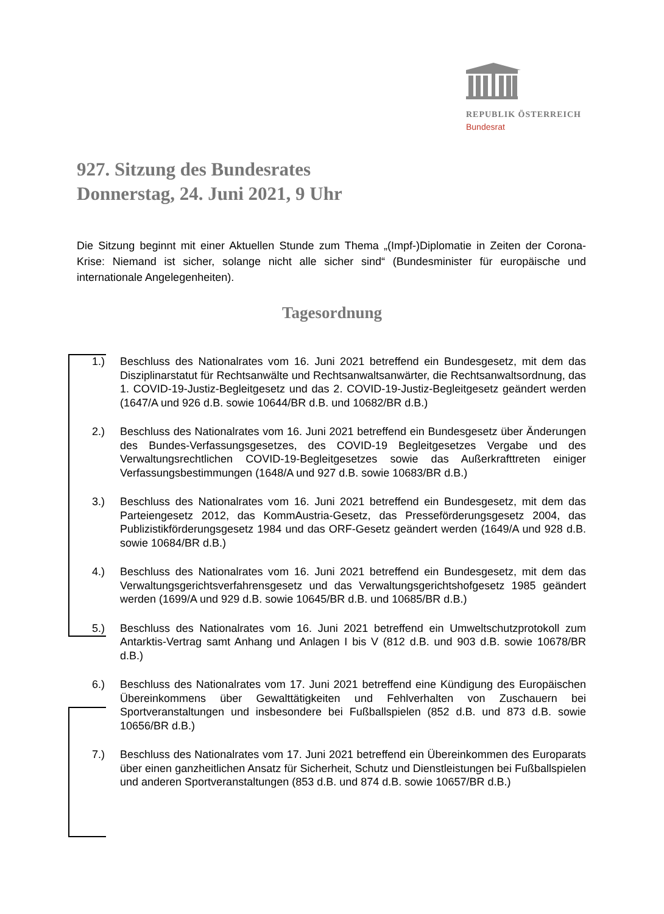REPUBLIK ÖSTERREICH
Bundesrat
927. Sitzung des Bundesrates
Donnerstag, 24. Juni 2021, 9 Uhr
Die Sitzung beginnt mit einer Aktuellen Stunde zum Thema „(Impf-)Diplomatie in Zeiten der Corona-Krise: Niemand ist sicher, solange nicht alle sicher sind“ (Bundesminister für europäische und internationale Angelegenheiten).
Tagesordnung
1.) Beschluss des Nationalrates vom 16. Juni 2021 betreffend ein Bundesgesetz, mit dem das Disziplinarstatut für Rechtsanwälte und Rechtsanwaltsanwärter, die Rechtsanwaltsordnung, das 1. COVID-19-Justiz-Begleitgesetz und das 2. COVID-19-Justiz-Begleitgesetz geändert werden (1647/A und 926 d.B. sowie 10644/BR d.B. und 10682/BR d.B.)
2.) Beschluss des Nationalrates vom 16. Juni 2021 betreffend ein Bundesgesetz über Änderungen des Bundes-Verfassungsgesetzes, des COVID-19 Begleitgesetzes Vergabe und des Verwaltungsrechtlichen COVID-19-Begleitgesetzes sowie das Außerkrafttreten einiger Verfassungsbestimmungen (1648/A und 927 d.B. sowie 10683/BR d.B.)
3.) Beschluss des Nationalrates vom 16. Juni 2021 betreffend ein Bundesgesetz, mit dem das Parteiengesetz 2012, das KommAustria-Gesetz, das Presseförderungsgesetz 2004, das Publizistikförderungsgesetz 1984 und das ORF-Gesetz geändert werden (1649/A und 928 d.B. sowie 10684/BR d.B.)
4.) Beschluss des Nationalrates vom 16. Juni 2021 betreffend ein Bundesgesetz, mit dem das Verwaltungsgerichtsverfahrensgesetz und das Verwaltungsgerichtshofgesetz 1985 geändert werden (1699/A und 929 d.B. sowie 10645/BR d.B. und 10685/BR d.B.)
5.) Beschluss des Nationalrates vom 16. Juni 2021 betreffend ein Umweltschutzprotokoll zum Antarktis-Vertrag samt Anhang und Anlagen I bis V (812 d.B. und 903 d.B. sowie 10678/BR d.B.)
6.) Beschluss des Nationalrates vom 17. Juni 2021 betreffend eine Kündigung des Europäischen Übereinkommens über Gewalttätigkeiten und Fehlverhalten von Zuschauern bei Sportveranstaltungen und insbesondere bei Fußballspielen (852 d.B. und 873 d.B. sowie 10656/BR d.B.)
7.) Beschluss des Nationalrates vom 17. Juni 2021 betreffend ein Übereinkommen des Europarats über einen ganzheitlichen Ansatz für Sicherheit, Schutz und Dienstleistungen bei Fußballspielen und anderen Sportveranstaltungen (853 d.B. und 874 d.B. sowie 10657/BR d.B.)